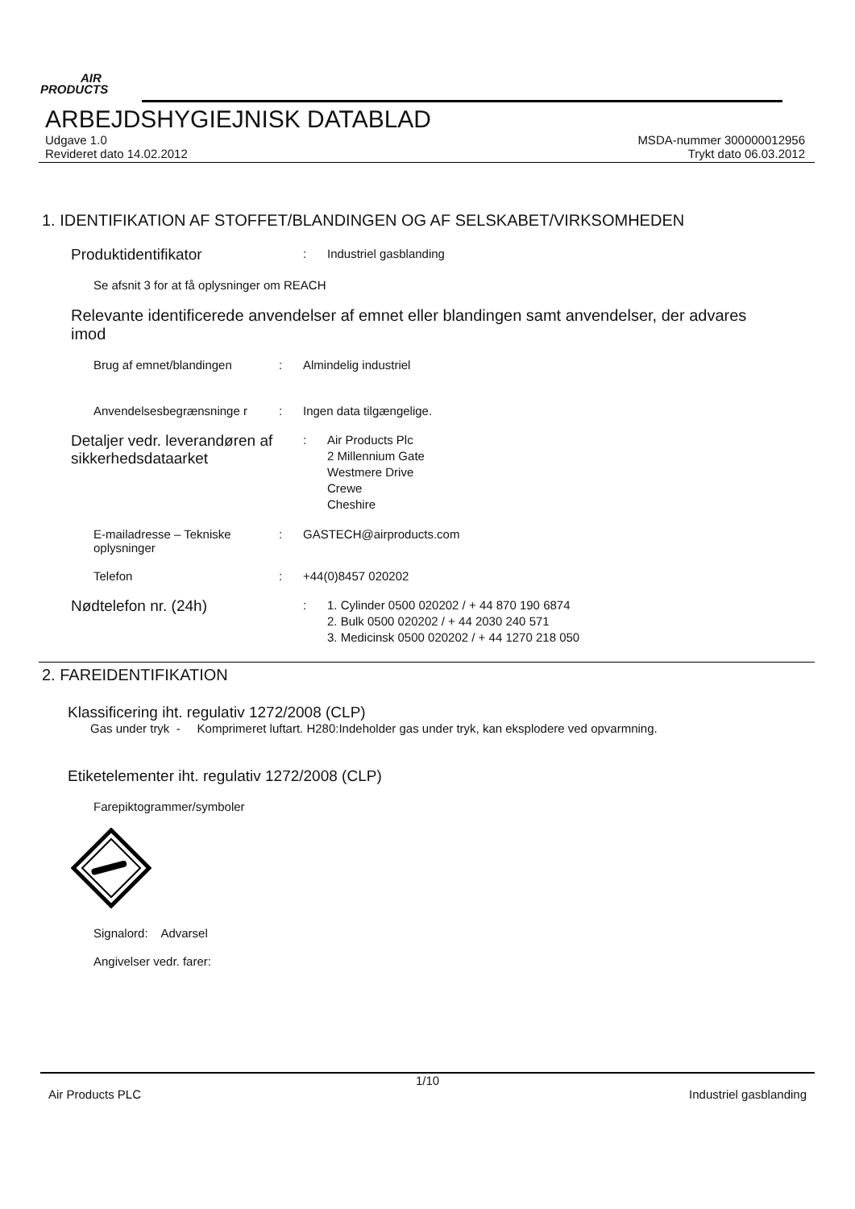AIR
PRODUCTS
ARBEJDSHYGIEJNISK DATABLAD
Udgave 1.0
Revideret dato 14.02.2012
MSDA-nummer 300000012956
Trykt dato 06.03.2012
1. IDENTIFIKATION AF STOFFET/BLANDINGEN OG AF SELSKABET/VIRKSOMHEDEN
Produktidentifikator
: Industriel gasblanding
Se afsnit 3 for at få oplysninger om REACH
Relevante identificerede anvendelser af emnet eller blandingen samt anvendelser, der advares imod
Brug af emnet/blandingen : Almindelig industriel
Anvendelsesbegrænsninge r : Ingen data tilgængelige.
Detaljer vedr. leverandøren af sikkerhedsdataarket
: Air Products Plc
2 Millennium Gate
Westmere Drive
Crewe
Cheshire
E-mailadresse – Tekniske oplysninger
: GASTECH@airproducts.com
Telefon : +44(0)8457 020202
Nødtelefon nr. (24h)
: 1. Cylinder 0500 020202 / + 44 870 190 6874
2. Bulk 0500 020202 / + 44 2030 240 571
3. Medicinsk 0500 020202 / + 44 1270 218 050
2. FAREIDENTIFIKATION
Klassificering iht. regulativ 1272/2008 (CLP)
Gas under tryk - Komprimeret luftart. H280:Indeholder gas under tryk, kan eksplodere ved opvarmning.
Etiketelementer iht. regulativ 1272/2008 (CLP)
Farepiktogrammer/symboler
Signalord: Advarsel
Angivelser vedr. farer:
1/10
Air Products PLC Industriel gasblanding